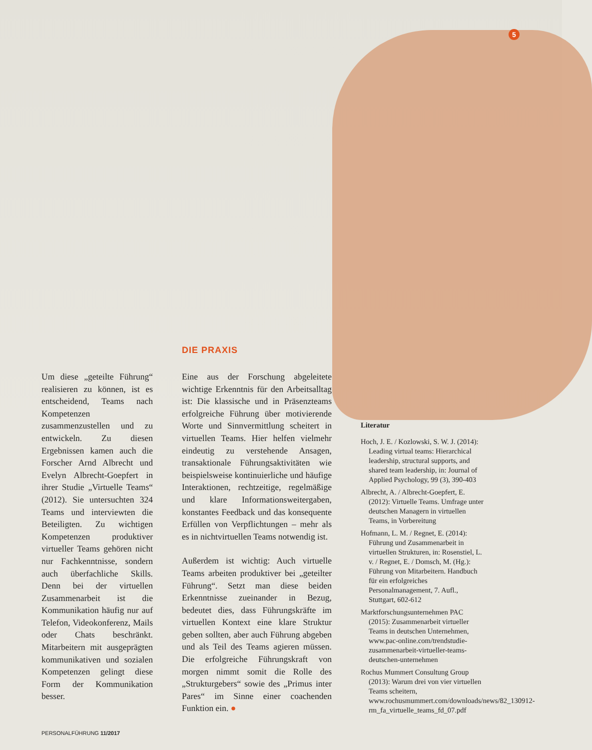5
DIE PRAXIS
Um diese „geteilte Führung“ realisieren zu können, ist es entscheidend, Teams nach Kompetenzen zusammenzustellen und zu entwickeln. Zu diesen Ergebnissen kamen auch die Forscher Arnd Albrecht und Evelyn Albrecht-Goepfert in ihrer Studie „Virtuelle Teams“ (2012). Sie untersuchten 324 Teams und interviewten die Beteiligten. Zu wichtigen Kompetenzen produktiver virtueller Teams gehören nicht nur Fachkenntnisse, sondern auch überfachliche Skills. Denn bei der virtuellen Zusammenarbeit ist die Kommunikation häufig nur auf Telefon, Videokonferenz, Mails oder Chats beschränkt. Mitarbeitern mit ausgeprägten kommunikativen und sozialen Kompetenzen gelingt diese Form der Kommunikation besser.
Eine aus der Forschung abgeleitete wichtige Erkenntnis für den Arbeitsalltag ist: Die klassische und in Präsenzteams erfolgreiche Führung über motivierende Worte und Sinnvermittlung scheitert in virtuellen Teams. Hier helfen vielmehr eindeutig zu verstehende Ansagen, transaktionale Führungsaktivitäten wie beispielsweise kontinuierliche und häufige Interaktionen, rechtzeitige, regelmäßige und klare Informationsweitergaben, konstantes Feedback und das konsequente Erfüllen von Verpflichtungen – mehr als es in nichtvirtuellen Teams notwendig ist.
Außerdem ist wichtig: Auch virtuelle Teams arbeiten produktiver bei „geteilter Führung“. Setzt man diese beiden Erkenntnisse zueinander in Bezug, bedeutet dies, dass Führungskräfte im virtuellen Kontext eine klare Struktur geben sollten, aber auch Führung abgeben und als Teil des Teams agieren müssen. Die erfolgreiche Führungskraft von morgen nimmt somit die Rolle des „Strukturgebers“ sowie des „Primus inter Pares“ im Sinne einer coachenden Funktion ein. ●
Literatur
Hoch, J. E. / Kozlowski, S. W. J. (2014): Leading virtual teams: Hierarchical leadership, structural supports, and shared team leadership, in: Journal of Applied Psychology, 99 (3), 390-403
Albrecht, A. / Albrecht-Goepfert, E. (2012): Virtuelle Teams. Umfrage unter deutschen Managern in virtuellen Teams, in Vorbereitung
Hofmann, L. M. / Regnet, E. (2014): Führung und Zusammenarbeit in virtuellen Strukturen, in: Rosenstiel, L. v. / Regnet, E. / Domsch, M. (Hg.): Führung von Mitarbeitern. Handbuch für ein erfolgreiches Personalmanagement, 7. Aufl., Stuttgart, 602-612
Marktforschungsunternehmen PAC (2015): Zusammenarbeit virtueller Teams in deutschen Unternehmen, www.pac-online.com/trendstudie-zusammenarbeit-virtueller-teams-deutschen-unternehmen
Rochus Mummert Consultung Group (2013): Warum drei von vier virtuellen Teams scheitern, www.rochusmummert.com/downloads/news/82_130912-rm_fa_virtuelle_teams_fd_07.pdf
PERSONALFÜHRUNG 11/2017